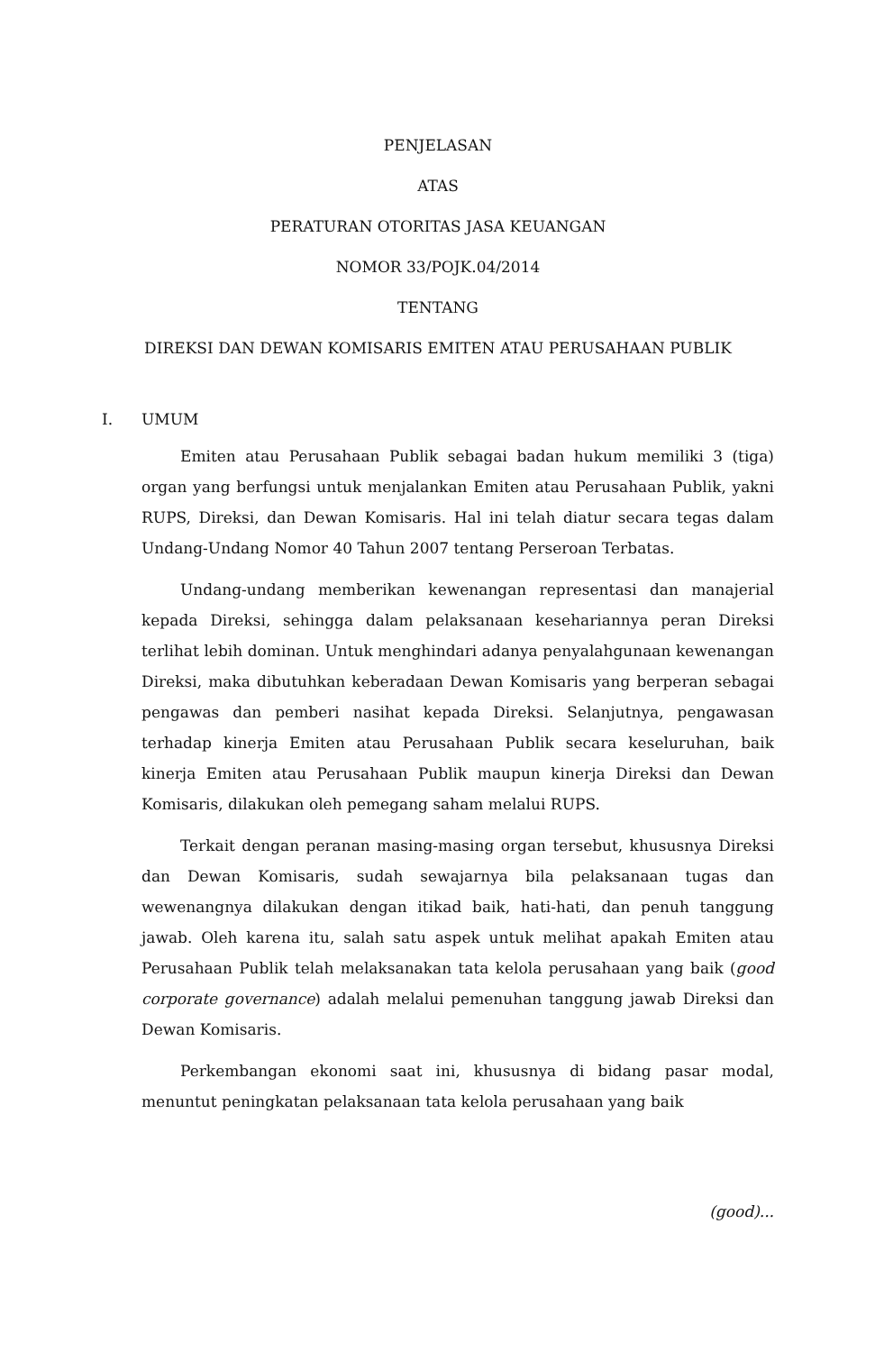PENJELASAN
ATAS
PERATURAN OTORITAS JASA KEUANGAN
NOMOR 33/POJK.04/2014
TENTANG
DIREKSI DAN DEWAN KOMISARIS EMITEN ATAU PERUSAHAAN PUBLIK
I. UMUM
Emiten atau Perusahaan Publik sebagai badan hukum memiliki 3 (tiga) organ yang berfungsi untuk menjalankan Emiten atau Perusahaan Publik, yakni RUPS, Direksi, dan Dewan Komisaris. Hal ini telah diatur secara tegas dalam Undang-Undang Nomor 40 Tahun 2007 tentang Perseroan Terbatas.
Undang-undang memberikan kewenangan representasi dan manajerial kepada Direksi, sehingga dalam pelaksanaan kesehariannya peran Direksi terlihat lebih dominan. Untuk menghindari adanya penyalahgunaan kewenangan Direksi, maka dibutuhkan keberadaan Dewan Komisaris yang berperan sebagai pengawas dan pemberi nasihat kepada Direksi. Selanjutnya, pengawasan terhadap kinerja Emiten atau Perusahaan Publik secara keseluruhan, baik kinerja Emiten atau Perusahaan Publik maupun kinerja Direksi dan Dewan Komisaris, dilakukan oleh pemegang saham melalui RUPS.
Terkait dengan peranan masing-masing organ tersebut, khususnya Direksi dan Dewan Komisaris, sudah sewajarnya bila pelaksanaan tugas dan wewenangnya dilakukan dengan itikad baik, hati-hati, dan penuh tanggung jawab. Oleh karena itu, salah satu aspek untuk melihat apakah Emiten atau Perusahaan Publik telah melaksanakan tata kelola perusahaan yang baik (good corporate governance) adalah melalui pemenuhan tanggung jawab Direksi dan Dewan Komisaris.
Perkembangan ekonomi saat ini, khususnya di bidang pasar modal, menuntut peningkatan pelaksanaan tata kelola perusahaan yang baik
(good)...